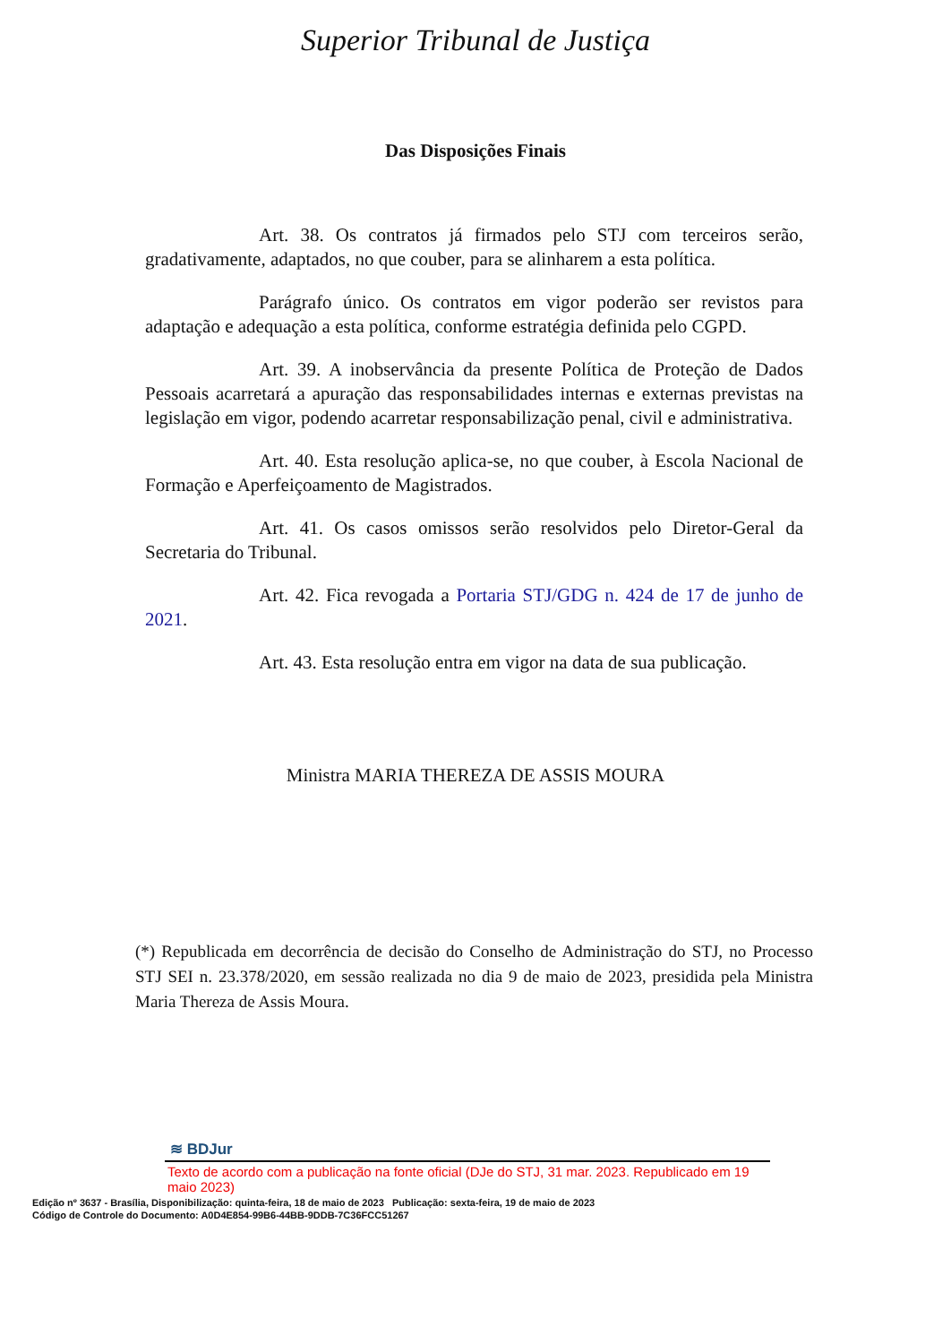Superior Tribunal de Justiça
Das Disposições Finais
Art. 38. Os contratos já firmados pelo STJ com terceiros serão, gradativamente, adaptados, no que couber, para se alinharem a esta política.
Parágrafo único. Os contratos em vigor poderão ser revistos para adaptação e adequação a esta política, conforme estratégia definida pelo CGPD.
Art. 39. A inobservância da presente Política de Proteção de Dados Pessoais acarretará a apuração das responsabilidades internas e externas previstas na legislação em vigor, podendo acarretar responsabilização penal, civil e administrativa.
Art. 40. Esta resolução aplica-se, no que couber, à Escola Nacional de Formação e Aperfeiçoamento de Magistrados.
Art. 41. Os casos omissos serão resolvidos pelo Diretor-Geral da Secretaria do Tribunal.
Art. 42. Fica revogada a Portaria STJ/GDG n. 424 de 17 de junho de 2021.
Art. 43. Esta resolução entra em vigor na data de sua publicação.
Ministra MARIA THEREZA DE ASSIS MOURA
(*) Republicada em decorrência de decisão do Conselho de Administração do STJ, no Processo STJ SEI n. 23.378/2020, em sessão realizada no dia 9 de maio de 2023, presidida pela Ministra Maria Thereza de Assis Moura.
≋ BDJur
Texto de acordo com a publicação na fonte oficial (DJe do STJ, 31 mar. 2023. Republicado em 19 maio 2023)
Edição nº 3637 - Brasília, Disponibilização: quinta-feira, 18 de maio de 2023 Publicação: sexta-feira, 19 de maio de 2023
Código de Controle do Documento: A0D4E854-99B6-44BB-9DDB-7C36FCC51267